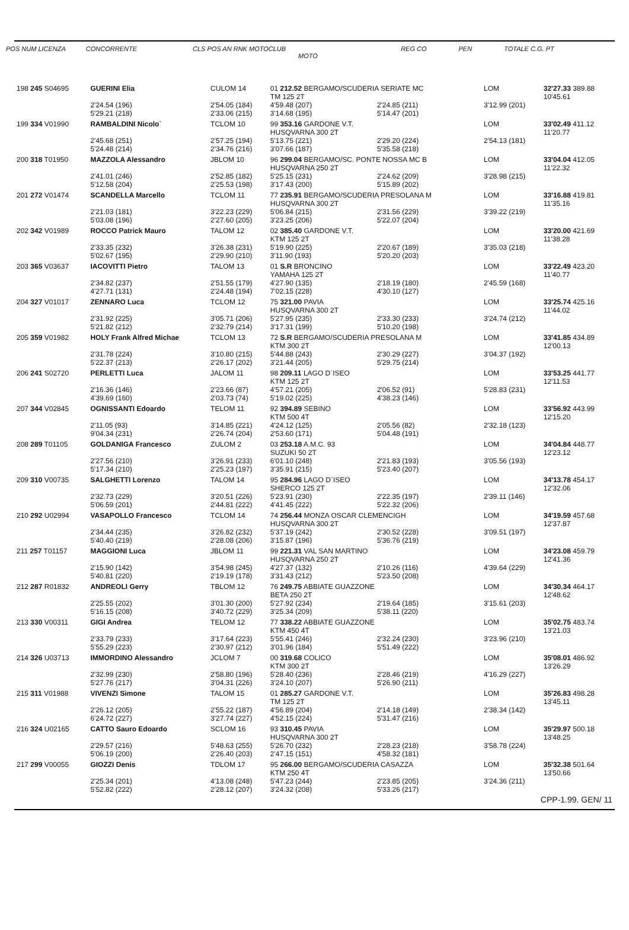POS NUM LICENZA CONCORRENTE CLS POS AN RNK MOTOCLUB REG CO PEN TOTALE C.G. PT
MOTO
| 198 245 S04695 | GUERINI Elia | CULOM 14 | 01 212.52 BERGAMO/SCUDERIA SERIATE MC TM 125 2T | | LOM | 32'27.33 389.88 10'45.61 |
| | 2'24.54 (196) 5'29.21 (218) | 2'54.05 (184) 2'33.06 (215) | 4'59.48 (207) 3'14.68 (195) | 2'24.85 (211) 5'14.47 (201) | 3'12.99 (201) | |
| 199 334 V01990 | RAMBALDINI Nicolo` | TCLOM 10 | 99 353.16 GARDONE V.T. HUSQVARNA 300 2T | | LOM | 33'02.49 411.12 11'20.77 |
| | 2'45.68 (251) 5'24.48 (214) | 2'57.25 (194) 2'34.76 (216) | 5'13.75 (221) 3'07.66 (187) | 2'29.20 (224) 5'35.58 (218) | 2'54.13 (181) | |
| 200 318 T01950 | MAZZOLA Alessandro | JBLOM 10 | 96 299.04 BERGAMO/SC. PONTE NOSSA MC B HUSQVARNA 250 2T | | LOM | 33'04.04 412.05 11'22.32 |
| | 2'41.01 (246) 5'12.58 (204) | 2'52.85 (182) 2'25.53 (198) | 5'25.15 (231) 3'17.43 (200) | 2'24.62 (209) 5'15.89 (202) | 3'28.98 (215) | |
| 201 272 V01474 | SCANDELLA Marcello | TCLOM 11 | 77 235.91 BERGAMO/SCUDERIA PRESOLANA M HUSQVARNA 300 2T | | LOM | 33'16.88 419.81 11'35.16 |
| | 2'21.03 (181) 5'03.08 (196) | 3'22.23 (229) 2'27.60 (205) | 5'06.84 (215) 3'23.25 (206) | 2'31.56 (229) 5'22.07 (204) | 3'39.22 (219) | |
| 202 342 V01989 | ROCCO Patrick Mauro | TALOM 12 | 02 385.40 GARDONE V.T. KTM 125 2T | | LOM | 33'20.00 421.69 11'38.28 |
| | 2'33.35 (232) 5'02.67 (195) | 3'26.38 (231) 2'29.90 (210) | 5'19.90 (225) 3'11.90 (193) | 2'20.67 (189) 5'20.20 (203) | 3'35.03 (218) | |
| 203 365 V03637 | IACOVITTI Pietro | TALOM 13 | 01 S.R BRONCINO YAMAHA 125 2T | | LOM | 33'22.49 423.20 11'40.77 |
| | 2'34.82 (237) 4'27.71 (131) | 2'51.55 (179) 2'24.48 (194) | 4'27.90 (135) 7'02.15 (228) | 2'18.19 (180) 4'30.10 (127) | 2'45.59 (168) | |
| 204 327 V01017 | ZENNARO Luca | TCLOM 12 | 75 321.00 PAVIA HUSQVARNA 300 2T | | LOM | 33'25.74 425.16 11'44.02 |
| | 2'31.92 (225) 5'21.82 (212) | 3'05.71 (206) 2'32.79 (214) | 5'27.95 (235) 3'17.31 (199) | 2'33.30 (233) 5'10.20 (198) | 3'24.74 (212) | |
| 205 359 V01982 | HOLY Frank Alfred Michae | TCLOM 13 | 72 S.R BERGAMO/SCUDERIA PRESOLANA M KTM 300 2T | | LOM | 33'41.85 434.89 12'00.13 |
| | 2'31.78 (224) 5'22.37 (213) | 3'10.80 (215) 2'26.17 (202) | 5'44.88 (243) 3'21.44 (205) | 2'30.29 (227) 5'29.75 (214) | 3'04.37 (192) | |
| 206 241 S02720 | PERLETTI Luca | JALOM 11 | 98 209.11 LAGO D`ISEO KTM 125 2T | | LOM | 33'53.25 441.77 12'11.53 |
| | 2'16.36 (146) 4'39.69 (160) | 2'23.66 (87) 2'03.73 (74) | 4'57.21 (205) 5'19.02 (225) | 2'06.52 (91) 4'38.23 (146) | 5'28.83 (231) | |
| 207 344 V02845 | OGNISSANTI Edoardo | TELOM 11 | 92 394.89 SEBINO KTM 500 4T | | LOM | 33'56.92 443.99 12'15.20 |
| | 2'11.05 (93) 9'04.34 (231) | 3'14.85 (221) 2'26.74 (204) | 4'24.12 (125) 2'53.60 (171) | 2'05.56 (82) 5'04.48 (191) | 2'32.18 (123) | |
| 208 289 T01105 | GOLDANIGA Francesco | ZULOM 2 | 03 253.18 A.M.C. 93 SUZUKI 50 2T | | LOM | 34'04.84 448.77 12'23.12 |
| | 2'27.56 (210) 5'17.34 (210) | 3'26.91 (233) 2'25.23 (197) | 6'01.10 (248) 3'35.91 (215) | 2'21.83 (193) 5'23.40 (207) | 3'05.56 (193) | |
| 209 310 V00735 | SALGHETTI Lorenzo | TALOM 14 | 95 284.96 LAGO D`ISEO SHERCO 125 2T | | LOM | 34'13.78 454.17 12'32.06 |
| | 2'32.73 (229) 5'06.59 (201) | 3'20.51 (226) 2'44.81 (222) | 5'23.91 (230) 4'41.45 (222) | 2'22.35 (197) 5'22.32 (206) | 2'39.11 (146) | |
| 210 292 U02994 | VASAPOLLO Francesco | TCLOM 14 | 74 256.44 MONZA OSCAR CLEMENCIGH HUSQVARNA 300 2T | | LOM | 34'19.59 457.68 12'37.87 |
| | 2'34.44 (235) 5'40.40 (219) | 3'26.82 (232) 2'28.08 (206) | 5'37.19 (242) 3'15.87 (196) | 2'30.52 (228) 5'36.76 (219) | 3'09.51 (197) | |
| 211 257 T01157 | MAGGIONI Luca | JBLOM 11 | 99 221.31 VAL SAN MARTINO HUSQVARNA 250 2T | | LOM | 34'23.08 459.79 12'41.36 |
| | 2'15.90 (142) 5'40.81 (220) | 3'54.98 (245) 2'19.19 (178) | 4'27.37 (132) 3'31.43 (212) | 2'10.26 (116) 5'23.50 (208) | 4'39.64 (229) | |
| 212 287 R01832 | ANDREOLI Gerry | TBLOM 12 | 76 249.75 ABBIATE GUAZZONE BETA 250 2T | | LOM | 34'30.34 464.17 12'48.62 |
| | 2'25.55 (202) 5'16.15 (208) | 3'01.30 (200) 3'40.72 (229) | 5'27.92 (234) 3'25.34 (209) | 2'19.64 (185) 5'38.11 (220) | 3'15.61 (203) | |
| 213 330 V00311 | GIGI Andrea | TELOM 12 | 77 338.22 ABBIATE GUAZZONE KTM 450 4T | | LOM | 35'02.75 483.74 13'21.03 |
| | 2'33.79 (233) 5'55.29 (223) | 3'17.64 (223) 2'30.97 (212) | 5'55.41 (246) 3'01.96 (184) | 2'32.24 (230) 5'51.49 (222) | 3'23.96 (210) | |
| 214 326 U03713 | IMMORDINO Alessandro | JCLOM 7 | 00 319.68 COLICO KTM 300 2T | | LOM | 35'08.01 486.92 13'26.29 |
| | 2'32.99 (230) 5'27.76 (217) | 2'58.80 (196) 3'04.31 (226) | 5'28.40 (236) 3'24.10 (207) | 2'28.46 (219) 5'26.90 (211) | 4'16.29 (227) | |
| 215 311 V01988 | VIVENZI Simone | TALOM 15 | 01 285.27 GARDONE V.T. TM 125 2T | | LOM | 35'26.83 498.28 13'45.11 |
| | 2'26.12 (205) 6'24.72 (227) | 2'55.22 (187) 3'27.74 (227) | 4'56.89 (204) 4'52.15 (224) | 2'14.18 (149) 5'31.47 (216) | 2'38.34 (142) | |
| 216 324 U02165 | CATTO Sauro Edoardo | SCLOM 16 | 93 310.45 PAVIA HUSQVARNA 300 2T | | LOM | 35'29.97 500.18 13'48.25 |
| | 2'29.57 (216) 5'06.19 (200) | 5'48.63 (255) 2'26.40 (203) | 5'26.70 (232) 2'47.15 (151) | 2'28.23 (218) 4'58.32 (181) | 3'58.78 (224) | |
| 217 299 V00055 | GIOZZI Denis | TDLOM 17 | 95 266.00 BERGAMO/SCUDERIA CASAZZA KTM 250 4T | | LOM | 35'32.38 501.64 13'50.66 |
| | 2'25.34 (201) 5'52.82 (222) | 4'13.08 (248) 2'28.12 (207) | 5'47.23 (244) 3'24.32 (208) | 2'23.85 (205) 5'33.26 (217) | 3'24.36 (211) | |
CPP-1.99. GEN/ 11